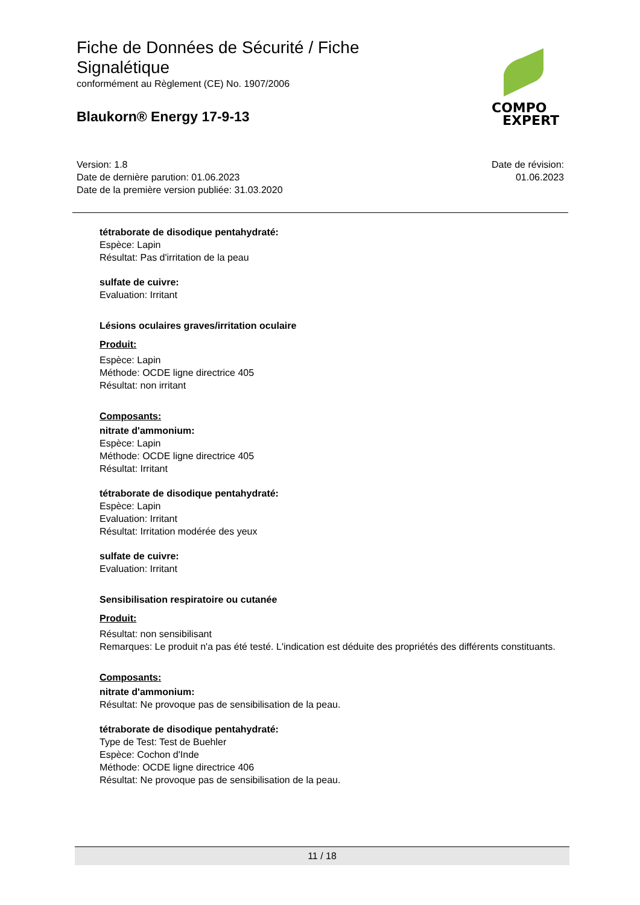Fiche de Données de Sécurité / Fiche Signalétique
conformément au Règlement (CE) No. 1907/2006
Blaukorn® Energy 17-9-13
COMPO
EXPERT
Version: 1.8
Date de dernière parution: 01.06.2023
Date de la première version publiée: 31.03.2020
Date de révision:
01.06.2023
tétraborate de disodique pentahydraté:
Espèce: Lapin
Résultat: Pas d'irritation de la peau
sulfate de cuivre:
Evaluation: Irritant
Lésions oculaires graves/irritation oculaire
Produit:
Espèce: Lapin
Méthode: OCDE ligne directrice 405
Résultat: non irritant
Composants:
nitrate d'ammonium:
Espèce: Lapin
Méthode: OCDE ligne directrice 405
Résultat: Irritant
tétraborate de disodique pentahydraté:
Espèce: Lapin
Evaluation: Irritant
Résultat: Irritation modérée des yeux
sulfate de cuivre:
Evaluation: Irritant
Sensibilisation respiratoire ou cutanée
Produit:
Résultat: non sensibilisant
Remarques: Le produit n'a pas été testé. L'indication est déduite des propriétés des différents constituants.
Composants:
nitrate d'ammonium:
Résultat: Ne provoque pas de sensibilisation de la peau.
tétraborate de disodique pentahydraté:
Type de Test: Test de Buehler
Espèce: Cochon d'Inde
Méthode: OCDE ligne directrice 406
Résultat: Ne provoque pas de sensibilisation de la peau.
11 / 18